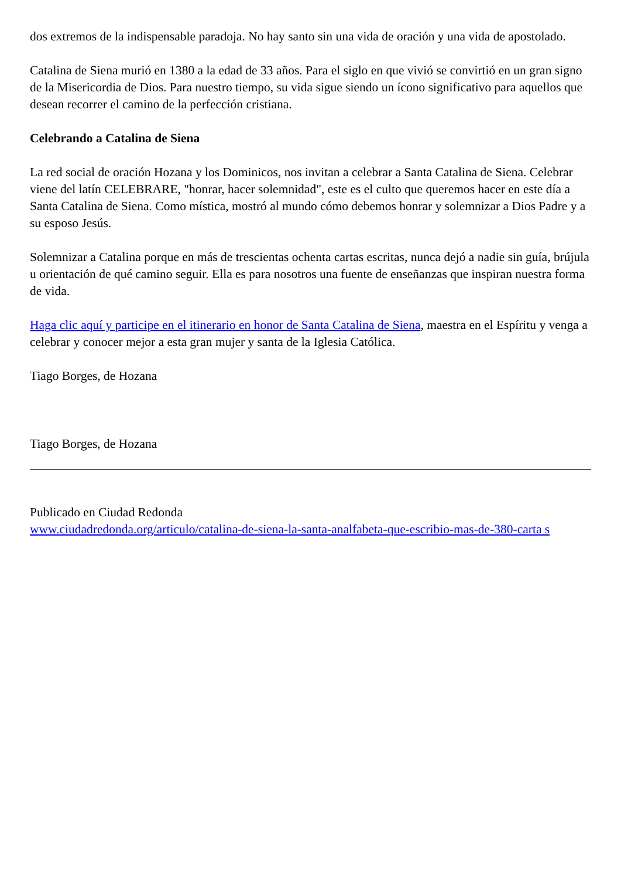dos extremos de la indispensable paradoja. No hay santo sin una vida de oración y una vida de apostolado.
Catalina de Siena murió en 1380 a la edad de 33 años. Para el siglo en que vivió se convirtió en un gran signo de la Misericordia de Dios. Para nuestro tiempo, su vida sigue siendo un ícono significativo para aquellos que desean recorrer el camino de la perfección cristiana.
Celebrando a Catalina de Siena
La red social de oración Hozana y los Dominicos, nos invitan a celebrar a Santa Catalina de Siena. Celebrar viene del latín CELEBRARE, "honrar, hacer solemnidad", este es el culto que queremos hacer en este día a Santa Catalina de Siena. Como mística, mostró al mundo cómo debemos honrar y solemnizar a Dios Padre y a su esposo Jesús.
Solemnizar a Catalina porque en más de trescientas ochenta cartas escritas, nunca dejó a nadie sin guía, brújula u orientación de qué camino seguir. Ella es para nosotros una fuente de enseñanzas que inspiran nuestra forma de vida.
Haga clic aquí y participe en el itinerario en honor de Santa Catalina de Siena, maestra en el Espíritu y venga a celebrar y conocer mejor a esta gran mujer y santa de la Iglesia Católica.
Tiago Borges, de Hozana
Tiago Borges, de Hozana
Publicado en Ciudad Redonda
www.ciudadredonda.org/articulo/catalina-de-siena-la-santa-analfabeta-que-escribio-mas-de-380-carta s